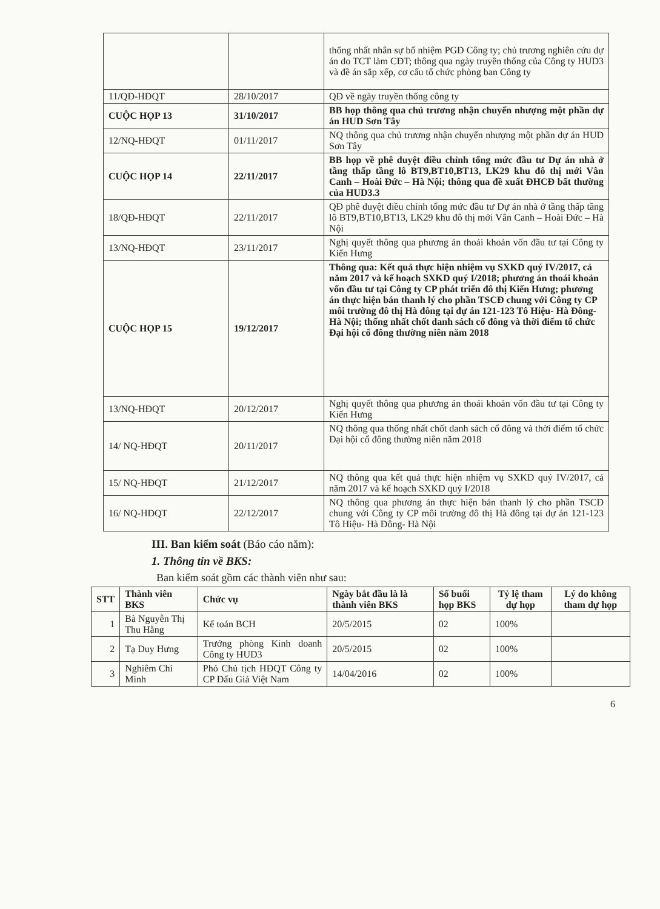| | | thống nhất nhân sự bổ nhiệm PGĐ Công ty; chủ trương nghiên cứu dự án do TCT làm CĐT; thông qua ngày truyền thống của Công ty HUD3 và đề án sắp xếp, cơ cấu tổ chức phòng ban Công ty |
| 11/QĐ-HĐQT | 28/10/2017 | QĐ về ngày truyền thống công ty |
| CUỘC HỌP 13 | 31/10/2017 | BB họp thông qua chủ trương nhận chuyển nhượng một phần dự án HUD Sơn Tây |
| 12/NQ-HĐQT | 01/11/2017 | NQ thông qua chủ trương nhận chuyển nhượng một phần dự án HUD Sơn Tây |
| CUỘC HỌP 14 | 22/11/2017 | BB họp về phê duyệt điều chỉnh tổng mức đầu tư Dự án nhà ở tầng thấp tầng lô BT9,BT10,BT13, LK29 khu đô thị mới Vân Canh – Hoài Đức – Hà Nội; thông qua đề xuất ĐHCĐ bất thường của HUD3.3 |
| 18/QĐ-HĐQT | 22/11/2017 | QĐ phê duyệt điều chỉnh tổng mức đầu tư Dự án nhà ở tầng thấp tầng lô BT9,BT10,BT13, LK29 khu đô thị mới Vân Canh – Hoài Đức – Hà Nội |
| 13/NQ-HĐQT | 23/11/2017 | Nghị quyết thông qua phương án thoái khoản vốn đầu tư tại Công ty Kiến Hưng |
| CUỘC HỌP 15 | 19/12/2017 | Thông qua: Kết quả thực hiện nhiệm vụ SXKD quý IV/2017, cả năm 2017 và kế hoạch SXKD quý I/2018; phương án thoái khoản vốn đầu tư tại Công ty CP phát triển đô thị Kiến Hưng; phương án thực hiện bán thanh lý cho phần TSCĐ chung với Công ty CP môi trường đô thị Hà đông tại dự án 121-123 Tô Hiệu- Hà Đông- Hà Nội; thống nhất chốt danh sách cổ đông và thời điểm tổ chức Đại hội cổ đông thường niên năm 2018 |
| 13/NQ-HĐQT | 20/12/2017 | Nghị quyết thông qua phương án thoái khoản vốn đầu tư tại Công ty Kiến Hưng |
| 14/ NQ-HĐQT | 20/11/2017 | NQ thông qua thống nhất chốt danh sách cổ đông và thời điểm tổ chức Đại hội cổ đông thường niên năm 2018 |
| 15/ NQ-HĐQT | 21/12/2017 | NQ thông qua kết quả thực hiện nhiệm vụ SXKD quý IV/2017, cả năm 2017 và kế hoạch SXKD quý I/2018 |
| 16/ NQ-HĐQT | 22/12/2017 | NQ thông qua phương án thực hiện bán thanh lý cho phần TSCĐ chung với Công ty CP môi trường đô thị Hà đông tại dự án 121-123 Tô Hiệu- Hà Đông- Hà Nội |
III. Ban kiểm soát (Báo cáo năm):
1. Thông tin về BKS:
Ban kiểm soát gồm các thành viên như sau:
| STT | Thành viên BKS | Chức vụ | Ngày bắt đầu là là thành viên BKS | Số buổi họp BKS | Tỷ lệ tham dự họp | Lý do không tham dự họp |
| --- | --- | --- | --- | --- | --- | --- |
| 1 | Bà Nguyễn Thị Thu Hằng | Kế toán BCH | 20/5/2015 | 02 | 100% | |
| 2 | Tạ Duy Hưng | Trưởng phòng Kinh doanh Công ty HUD3 | 20/5/2015 | 02 | 100% | |
| 3 | Nghiêm Chí Minh | Phó Chủ tịch HĐQT Công ty CP Đấu Giá Việt Nam | 14/04/2016 | 02 | 100% | |
6